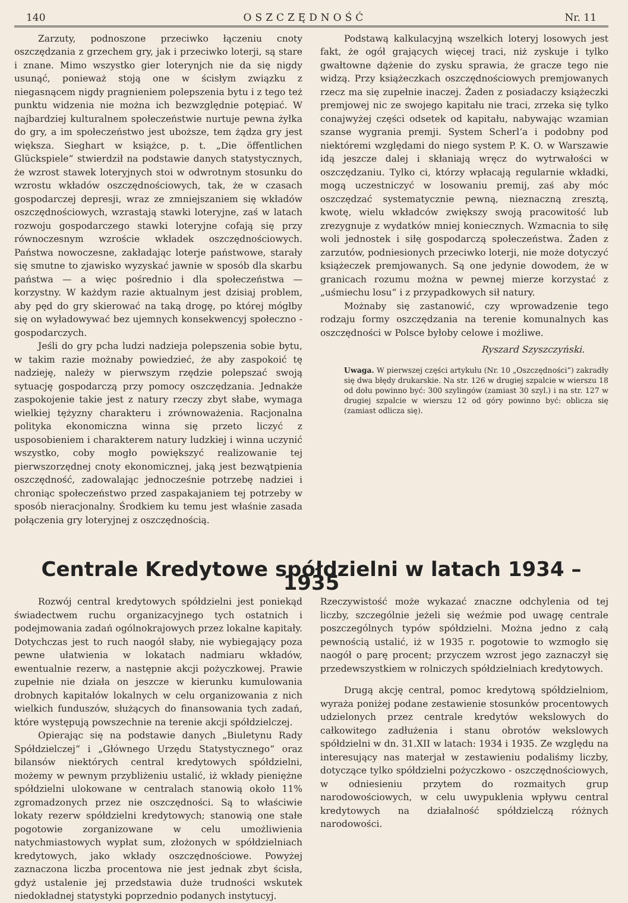140 OSZCZĘDNOŚĆ Nr. 11
Zarzuty, podnoszone przeciwko łączeniu cnoty oszczędzania z grzechem gry, jak i przeciwko loterji, są stare i znane. Mimo wszystko gier loterynjch nie da się nigdy usunąć, ponieważ stoją one w ścisłym związku z niegasnącem nigdy pragnieniem polepszenia bytu i z tego też punktu widzenia nie można ich bezwzględnie potępiać. W najbardziej kulturalnem społeczeństwie nurtuje pewna żyłka do gry, a im społeczeństwo jest uboższe, tem żądza gry jest większa. Sieghart w książce, p. t. „Die öffentlichen Glückspiele“ stwierdził na podstawie danych statystycznych, że wzrost stawek loteryjnych stoi w odwrotnym stosunku do wzrostu wkładów oszczędnościowych, tak, że w czasach gospodarczej depresji, wraz ze zmniejszaniem się wkładów oszczędnościowych, wzrastają stawki loteryjne, zaś w latach rozwoju gospodarczego stawki loteryjne cofają się przy równoczesnym wzroście wkładek oszczędnościowych. Państwa nowoczesne, zakładając loterje państwowe, starały się smutne to zjawisko wyzyskać jawnie w sposób dla skarbu państwa — a więc pośrednio i dla społeczeństwa — korzystny. W każdym razie aktualnym jest dzisiaj problem, aby pęd do gry skierować na taką drogę, po której mógłby się on wyładowywać bez ujemnych konsekwencyj społeczno - gospodarczych.
Jeśli do gry pcha ludzi nadzieja polepszenia sobie bytu, w takim razie możnaby powiedzieć, że aby zaspokoić tę nadzieję, należy w pierwszym rzędzie polepszać swoją sytuację gospodarczą przy pomocy oszczędzania. Jednakże zaspokojenie takie jest z natury rzeczy zbyt słabe, wymaga wielkiej tężyzny charakteru i zrównoważenia. Racjonalna polityka ekonomiczna winna się przeto liczyć z usposobieniem i charakterem natury ludzkiej i winna uczynić wszystko, coby mogło powiększyć realizowanie tej pierwszorzędnej cnoty ekonomicznej, jaką jest bezwątpienia oszczędność, zadowalając jednocześnie potrzebę nadziei i chroniąc społeczeństwo przed zaspakajaniem tej potrzeby w sposób nieracjonalny. Środkiem ku temu jest właśnie zasada połączenia gry loteryjnej z oszczędnością.
Podstawą kalkulacyjną wszelkich loteryj losowych jest fakt, że ogół grających więcej traci, niż zyskuje i tylko gwałtowne dążenie do zysku sprawia, że gracze tego nie widzą. Przy książeczkach oszczędnościowych premjowanych rzecz ma się zupełnie inaczej. Żaden z posiadaczy książeczki premjowej nic ze swojego kapitału nie traci, zrzeka się tylko conajwyżej części odsetek od kapitału, nabywając wzamian szanse wygrania premji. System Scherl‘a i podobny pod niektóremi względami do niego system P. K. O. w Warszawie idą jeszcze dalej i skłaniają wręcz do wytrwałości w oszczędzaniu. Tylko ci, którzy wpłacają regularnie wkładki, mogą uczestniczyć w losowaniu premij, zaś aby móc oszczędzać systematycznie pewną, nieznaczną zresztą, kwotę, wielu wkładców zwiększy swoją pracowitość lub zrezygnuje z wydatków mniej koniecznych. Wzmacnia to siłę woli jednostek i siłę gospodarczą społeczeństwa. Żaden z zarzutów, podniesionych przeciwko loterji, nie może dotyczyć książeczek premjowanych. Są one jedynie dowodem, że w granicach rozumu można w pewnej mierze korzystać z „uśmiechu losu“ i z przypadkowych sił natury.
Możnaby się zastanowić, czy wprowadzenie tego rodzaju formy oszczędzania na terenie komunalnych kas oszczędności w Polsce byłoby celowe i możliwe.
Ryszard Szyszczyński.
Uwaga. W pierwszej części artykułu (Nr. 10 „Oszczędności“) zakradły się dwa błędy drukarskie. Na str. 126 w drugiej szpalcie w wierszu 18 od dołu powinno być: 300 szylingów (zamiast 30 szyl.) i na str. 127 w drugiej szpalcie w wierszu 12 od góry powinno być: oblicza się (zamiast odlicza się).
Centrale Kredytowe spółdzielni w latach 1934 – 1935
Rozwój central kredytowych spółdzielni jest poniekąd świadectwem ruchu organizacyjnego tych ostatnich i podejmowania zadań ogólnokrajowych przez lokalne kapitały. Dotychczas jest to ruch naogół słaby, nie wybiegający poza pewne ułatwienia w lokatach nadmiaru wkładów, ewentualnie rezerw, a następnie akcji pożyczkowej. Prawie zupełnie nie działa on jeszcze w kierunku kumulowania drobnych kapitałów lokalnych w celu organizowania z nich wielkich funduszów, służących do finansowania tych zadań, które występują powszechnie na terenie akcji spółdzielczej.
Opierając się na podstawie danych „Biuletynu Rady Spółdzielczej“ i „Głównego Urzędu Statystycznego“ oraz bilansów niektórych central kredytowych spółdzielni, możemy w pewnym przybliżeniu ustalić, iż wkłady pieniężne spółdzielni ulokowane w centralach stanowią około 11% zgromadzonych przez nie oszczędności. Są to właściwie lokaty rezerw spółdzielni kredytowych; stanowią one stałe pogotowie zorganizowane w celu umożliwienia natychmiastowych wypłat sum, złożonych w spółdzielniach kredytowych, jako wkłady oszczędnościowe. Powyżej zaznaczona liczba procentowa nie jest jednak zbyt ścisła, gdyż ustalenie jej przedstawia duże trudności wskutek niedokładnej statystyki poprzednio podanych instytucyj.
Rzeczywistość może wykazać znaczne odchylenia od tej liczby, szczególnie jeżeli się weźmie pod uwagę centrale poszczególnych typów spółdzielni. Można jedno z całą pewnością ustalić, iż w 1935 r. pogotowie to wzmogło się naogół o parę procent; przyczem wzrost jego zaznaczył się przedewszystkiem w rolniczych spółdzielniach kredytowych.
Drugą akcję central, pomoc kredytową spółdzielniom, wyraża poniżej podane zestawienie stosunków procentowych udzielonych przez centrale kredytów wekslowych do całkowitego zadłużenia i stanu obrotów wekslowych spółdzielni w dn. 31.XII w latach: 1934 i 1935. Ze względu na interesujący nas materjał w zestawieniu podaliśmy liczby, dotyczące tylko spółdzielni pożyczkowo - oszczędnościowych, w odniesieniu przytem do rozmaitych grup narodowościowych, w celu uwypuklenia wpływu central kredytowych na działalność spółdzielczą różnych narodowości.